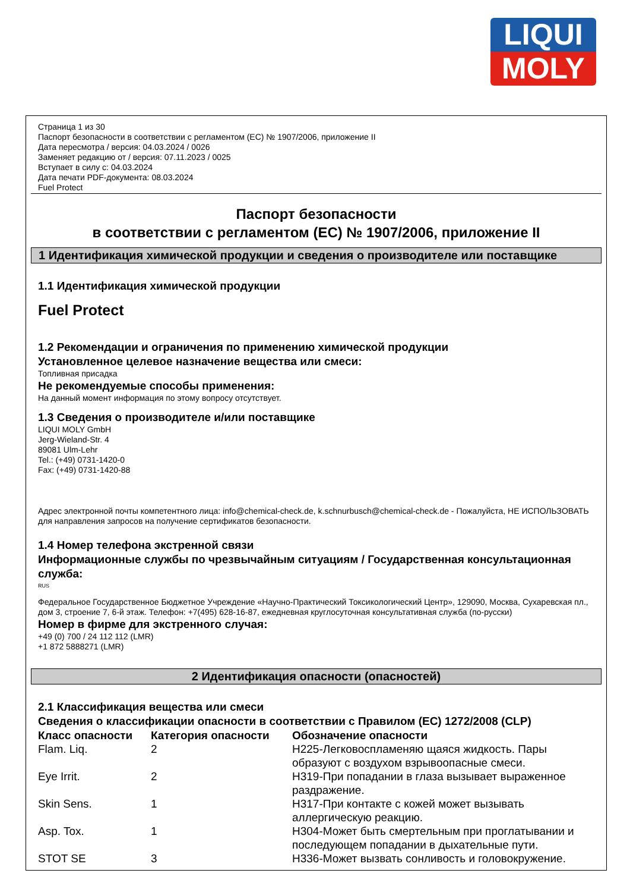LIQUI
MOLY
Страница 1 из 30
Паспорт безопасности в соответствии с регламентом (ЕС) № 1907/2006, приложение II
Дата пересмотра / версия: 04.03.2024 / 0026
Заменяет редакцию от / версия: 07.11.2023 / 0025
Вступает в силу с: 04.03.2024
Дата печати PDF-документа: 08.03.2024
Fuel Protect
Паспорт безопасности
в соответствии с регламентом (ЕС) № 1907/2006, приложение II
1 Идентификация химической продукции и сведения о производителе или поставщике
1.1 Идентификация химической продукции
Fuel Protect
1.2 Рекомендации и ограничения по применению химической продукции
Установленное целевое назначение вещества или смеси:
Топливная присадка
Не рекомендуемые способы применения:
На данный момент информация по этому вопросу отсутствует.
1.3 Сведения о производителе и/или поставщике
LIQUI MOLY GmbH
Jerg-Wieland-Str. 4
89081 Ulm-Lehr
Tel.: (+49) 0731-1420-0
Fax: (+49) 0731-1420-88
Адрес электронной почты компетентного лица: info@chemical-check.de, k.schnurbusch@chemical-check.de - Пожалуйста, НЕ ИСПОЛЬЗОВАТЬ для направления запросов на получение сертификатов безопасности.
1.4 Номер телефона экстренной связи
Информационные службы по чрезвычайным ситуациям / Государственная консультационная служба:
RUS
Федеральное Государственное Бюджетное Учреждение «Научно-Практический Токсикологический Центр», 129090, Москва, Сухаревская пл., дом 3, строение 7, 6-й этаж. Телефон: +7(495) 628-16-87, ежедневная круглосуточная консультативная служба (по-русски)
Номер в фирме для экстренного случая:
+49 (0) 700 / 24 112 112 (LMR)
+1 872 5888271 (LMR)
2 Идентификация опасности (опасностей)
2.1 Классификация вещества или смеси
Сведения о классификации опасности в соответствии с Правилом (ЕС) 1272/2008 (CLP)
| Класс опасности | Категория опасности | Обозначение опасности |
| --- | --- | --- |
| Flam. Liq. | 2 | H225-Легковоспламеняю щаяся жидкость. Пары образуют с воздухом взрывоопасные смеси. |
| Eye Irrit. | 2 | H319-При попадании в глаза вызывает выраженное раздражение. |
| Skin Sens. | 1 | H317-При контакте с кожей может вызывать аллергическую реакцию. |
| Asp. Tox. | 1 | H304-Может быть смертельным при проглатывании и последующем попадании в дыхательные пути. |
| STOT SE | 3 | H336-Может вызвать сонливость и головокружение. |